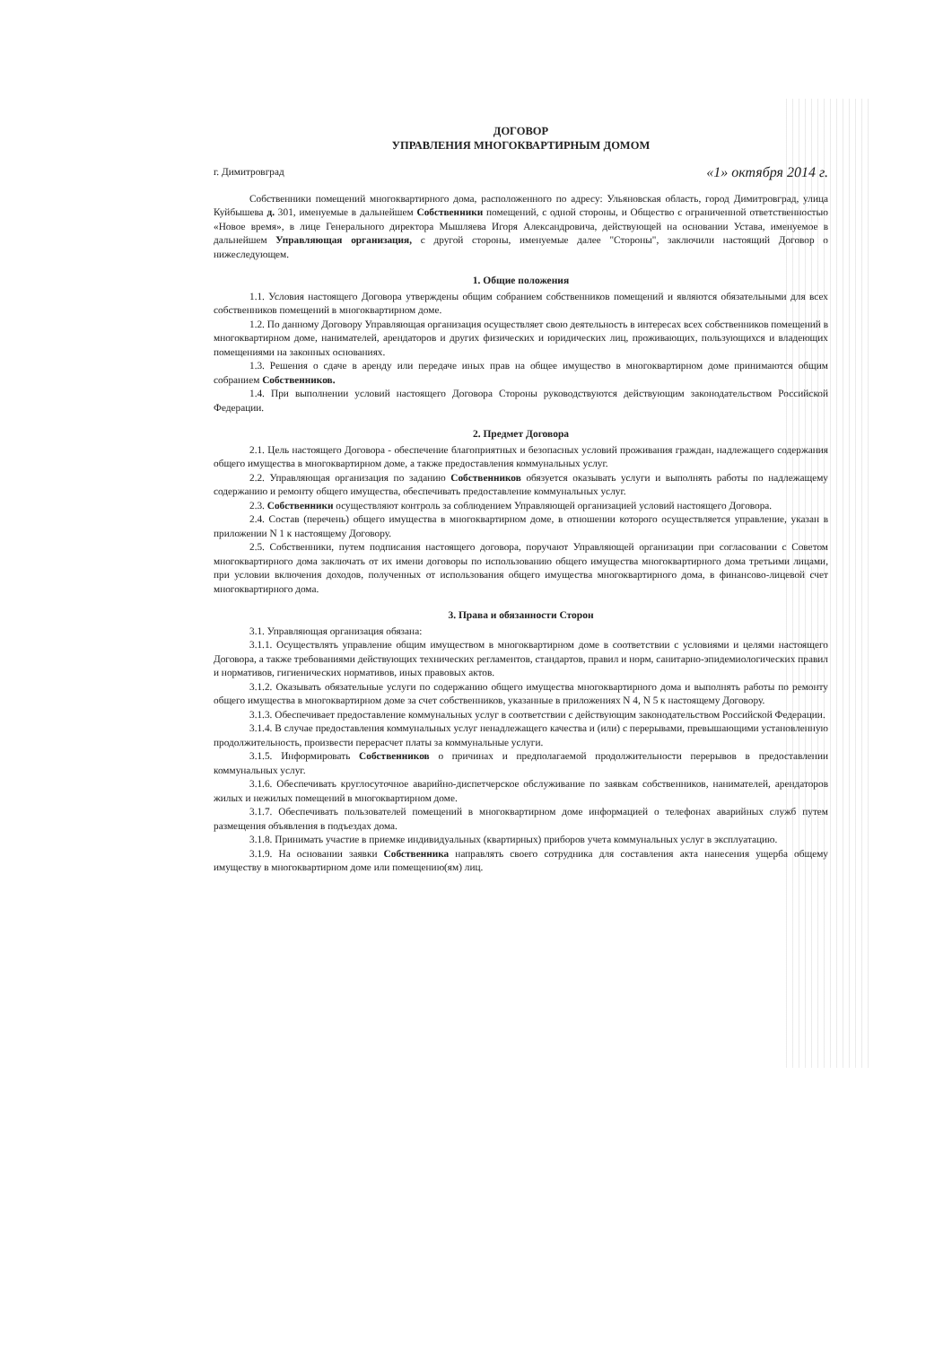ДОГОВОР
УПРАВЛЕНИЯ МНОГОКВАРТИРНЫМ ДОМОМ
г. Димитровград «1» октября 2014 г.
Собственники помещений многоквартирного дома, расположенного по адресу: Ульяновская область, город Димитровград, улица Куйбышева д. 301, именуемые в дальнейшем Собственники помещений, с одной стороны, и Общество с ограниченной ответственностью «Новое время», в лице Генерального директора Мышляева Игоря Александровича, действующей на основании Устава, именуемое в дальнейшем Управляющая организация, с другой стороны, именуемые далее "Стороны", заключили настоящий Договор о нижеследующем.
1. Общие положения
1.1. Условия настоящего Договора утверждены общим собранием собственников помещений и являются обязательными для всех собственников помещений в многоквартирном доме.
1.2. По данному Договору Управляющая организация осуществляет свою деятельность в интересах всех собственников помещений в многоквартирном доме, нанимателей, арендаторов и других физических и юридических лиц, проживающих, пользующихся и владеющих помещениями на законных основаниях.
1.3. Решения о сдаче в аренду или передаче иных прав на общее имущество в многоквартирном доме принимаются общим собранием Собственников.
1.4. При выполнении условий настоящего Договора Стороны руководствуются действующим законодательством Российской Федерации.
2. Предмет Договора
2.1. Цель настоящего Договора - обеспечение благоприятных и безопасных условий проживания граждан, надлежащего содержания общего имущества в многоквартирном доме, а также предоставления коммунальных услуг.
2.2. Управляющая организация по заданию Собственников обязуется оказывать услуги и выполнять работы по надлежащему содержанию и ремонту общего имущества, обеспечивать предоставление коммунальных услуг.
2.3. Собственники осуществляют контроль за соблюдением Управляющей организацией условий настоящего Договора.
2.4. Состав (перечень) общего имущества в многоквартирном доме, в отношении которого осуществляется управление, указан в приложении N 1 к настоящему Договору.
2.5. Собственники, путем подписания настоящего договора, поручают Управляющей организации при согласовании с Советом многоквартирного дома заключать от их имени договоры по использованию общего имущества многоквартирного дома третьими лицами, при условии включения доходов, полученных от использования общего имущества многоквартирного дома, в финансово-лицевой счет многоквартирного дома.
3. Права и обязанности Сторон
3.1. Управляющая организация обязана:
3.1.1. Осуществлять управление общим имуществом в многоквартирном доме в соответствии с условиями и целями настоящего Договора, а также требованиями действующих технических регламентов, стандартов, правил и норм, санитарно-эпидемиологических правил и нормативов, гигиенических нормативов, иных правовых актов.
3.1.2. Оказывать обязательные услуги по содержанию общего имущества многоквартирного дома и выполнять работы по ремонту общего имущества в многоквартирном доме за счет собственников, указанные в приложениях N 4, N 5 к настоящему Договору.
3.1.3. Обеспечивает предоставление коммунальных услуг в соответствии с действующим законодательством Российской Федерации.
3.1.4. В случае предоставления коммунальных услуг ненадлежащего качества и (или) с перерывами, превышающими установленную продолжительность, произвести перерасчет платы за коммунальные услуги.
3.1.5. Информировать Собственников о причинах и предполагаемой продолжительности перерывов в предоставлении коммунальных услуг.
3.1.6. Обеспечивать круглосуточное аварийно-диспетчерское обслуживание по заявкам собственников, нанимателей, арендаторов жилых и нежилых помещений в многоквартирном доме.
3.1.7. Обеспечивать пользователей помещений в многоквартирном доме информацией о телефонах аварийных служб путем размещения объявления в подъездах дома.
3.1.8. Принимать участие в приемке индивидуальных (квартирных) приборов учета коммунальных услуг в эксплуатацию.
3.1.9. На основании заявки Собственника направлять своего сотрудника для составления акта нанесения ущерба общему имуществу в многоквартирном доме или помещению(ям) лиц.